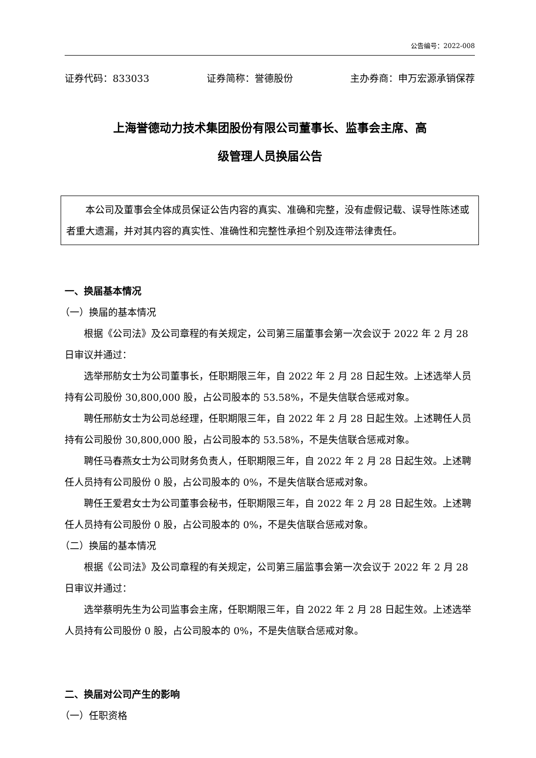公告编号：2022-008
证券代码：833033 证券简称：誉德股份 主办券商：申万宏源承销保荐
上海誉德动力技术集团股份有限公司董事长、监事会主席、高
级管理人员换届公告
本公司及董事会全体成员保证公告内容的真实、准确和完整，没有虚假记载、误导性陈述或者重大遗漏，并对其内容的真实性、准确性和完整性承担个别及连带法律责任。
一、换届基本情况
（一）换届的基本情况
根据《公司法》及公司章程的有关规定，公司第三届董事会第一次会议于 2022 年 2 月 28 日审议并通过：
选举邢舫女士为公司董事长，任职期限三年，自 2022 年 2 月 28 日起生效。上述选举人员持有公司股份 30,800,000 股，占公司股本的 53.58%，不是失信联合惩戒对象。
聘任邢舫女士为公司总经理，任职期限三年，自 2022 年 2 月 28 日起生效。上述聘任人员持有公司股份 30,800,000 股，占公司股本的 53.58%，不是失信联合惩戒对象。
聘任马春燕女士为公司财务负责人，任职期限三年，自 2022 年 2 月 28 日起生效。上述聘任人员持有公司股份 0 股，占公司股本的 0%，不是失信联合惩戒对象。
聘任王爱君女士为公司董事会秘书，任职期限三年，自 2022 年 2 月 28 日起生效。上述聘任人员持有公司股份 0 股，占公司股本的 0%，不是失信联合惩戒对象。
（二）换届的基本情况
根据《公司法》及公司章程的有关规定，公司第三届监事会第一次会议于 2022 年 2 月 28 日审议并通过：
选举蔡明先生为公司监事会主席，任职期限三年，自 2022 年 2 月 28 日起生效。上述选举人员持有公司股份 0 股，占公司股本的 0%，不是失信联合惩戒对象。
二、换届对公司产生的影响
（一）任职资格